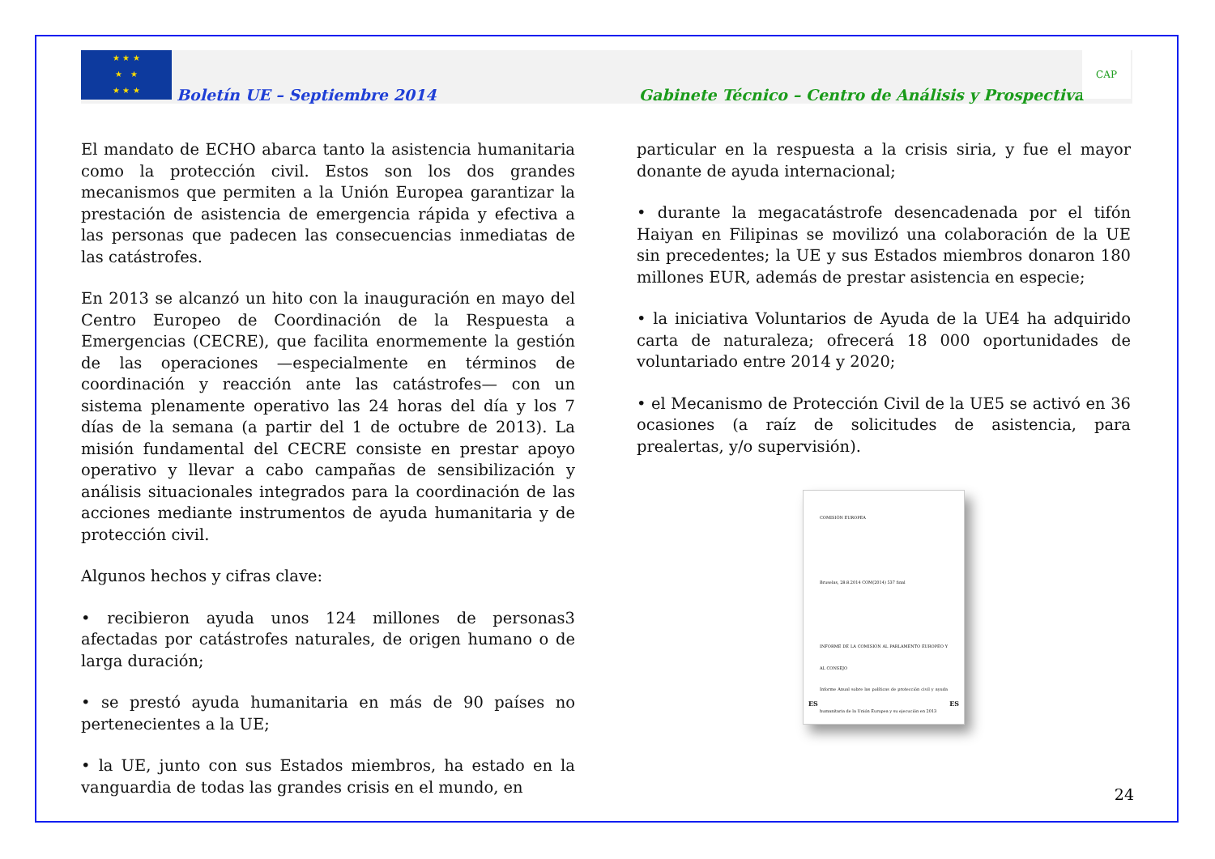★ ★ ★
★ ★
★ ★ ★
Boletín UE – Septiembre 2014
Gabinete Técnico – Centro de Análisis y Prospectiva
CAP
El mandato de ECHO abarca tanto la asistencia humanitaria como la protección civil. Estos son los dos grandes mecanismos que permiten a la Unión Europea garantizar la prestación de asistencia de emergencia rápida y efectiva a las personas que padecen las consecuencias inmediatas de las catástrofes.
En 2013 se alcanzó un hito con la inauguración en mayo del Centro Europeo de Coordinación de la Respuesta a Emergencias (CECRE), que facilita enormemente la gestión de las operaciones —especialmente en términos de coordinación y reacción ante las catástrofes— con un sistema plenamente operativo las 24 horas del día y los 7 días de la semana (a partir del 1 de octubre de 2013). La misión fundamental del CECRE consiste en prestar apoyo operativo y llevar a cabo campañas de sensibilización y análisis situacionales integrados para la coordinación de las acciones mediante instrumentos de ayuda humanitaria y de protección civil.
Algunos hechos y cifras clave:
• recibieron ayuda unos 124 millones de personas3 afectadas por catástrofes naturales, de origen humano o de larga duración;
• se prestó ayuda humanitaria en más de 90 países no pertenecientes a la UE;
• la UE, junto con sus Estados miembros, ha estado en la vanguardia de todas las grandes crisis en el mundo, en
particular en la respuesta a la crisis siria, y fue el mayor donante de ayuda internacional;
• durante la megacatástrofe desencadenada por el tifón Haiyan en Filipinas se movilizó una colaboración de la UE sin precedentes; la UE y sus Estados miembros donaron 180 millones EUR, además de prestar asistencia en especie;
• la iniciativa Voluntarios de Ayuda de la UE4 ha adquirido carta de naturaleza; ofrecerá 18 000 oportunidades de voluntariado entre 2014 y 2020;
• el Mecanismo de Protección Civil de la UE5 se activó en 36 ocasiones (a raíz de solicitudes de asistencia, para prealertas, y/o supervisión).
COMISIÓN EUROPEA
Bruselas, 28.8.2014 COM(2014) 537 final
INFORME DE LA COMISIÓN AL PARLAMENTO EUROPEO Y AL CONSEJO
Informe Anual sobre las políticas de protección civil y ayuda humanitaria de la Unión Europea y su ejecución en 2013
ES ES
24